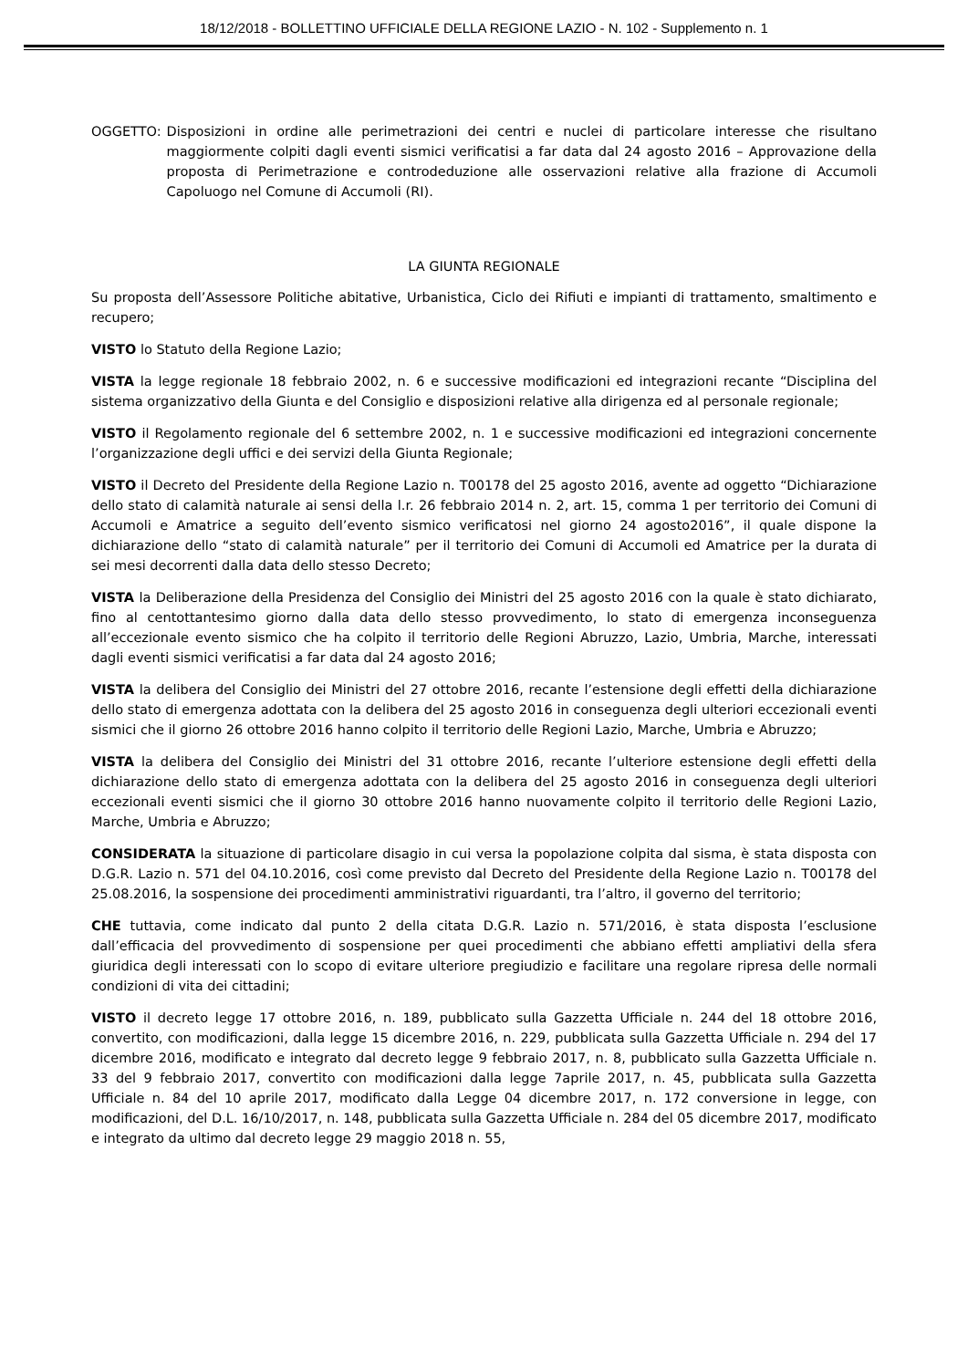18/12/2018 - BOLLETTINO UFFICIALE DELLA REGIONE LAZIO - N. 102 - Supplemento n. 1
OGGETTO: Disposizioni in ordine alle perimetrazioni dei centri e nuclei di particolare interesse che risultano maggiormente colpiti dagli eventi sismici verificatisi a far data dal 24 agosto 2016 – Approvazione della proposta di Perimetrazione e controdeduzione alle osservazioni relative alla frazione di Accumoli Capoluogo nel Comune di Accumoli (RI).
LA GIUNTA REGIONALE
Su proposta dell’Assessore Politiche abitative, Urbanistica, Ciclo dei Rifiuti e impianti di trattamento, smaltimento e recupero;
VISTO lo Statuto della Regione Lazio;
VISTA la legge regionale 18 febbraio 2002, n. 6 e successive modificazioni ed integrazioni recante “Disciplina del sistema organizzativo della Giunta e del Consiglio e disposizioni relative alla dirigenza ed al personale regionale;
VISTO il Regolamento regionale del 6 settembre 2002, n. 1 e successive modificazioni ed integrazioni concernente l’organizzazione degli uffici e dei servizi della Giunta Regionale;
VISTO il Decreto del Presidente della Regione Lazio n. T00178 del 25 agosto 2016, avente ad oggetto “Dichiarazione dello stato di calamità naturale ai sensi della l.r. 26 febbraio 2014 n. 2, art. 15, comma 1 per territorio dei Comuni di Accumoli e Amatrice a seguito dell’evento sismico verificatosi nel giorno 24 agosto2016”, il quale dispone la dichiarazione dello “stato di calamità naturale” per il territorio dei Comuni di Accumoli ed Amatrice per la durata di sei mesi decorrenti dalla data dello stesso Decreto;
VISTA la Deliberazione della Presidenza del Consiglio dei Ministri del 25 agosto 2016 con la quale è stato dichiarato, fino al centottantesimo giorno dalla data dello stesso provvedimento, lo stato di emergenza inconseguenza all’eccezionale evento sismico che ha colpito il territorio delle Regioni Abruzzo, Lazio, Umbria, Marche, interessati dagli eventi sismici verificatisi a far data dal 24 agosto 2016;
VISTA la delibera del Consiglio dei Ministri del 27 ottobre 2016, recante l’estensione degli effetti della dichiarazione dello stato di emergenza adottata con la delibera del 25 agosto 2016 in conseguenza degli ulteriori eccezionali eventi sismici che il giorno 26 ottobre 2016 hanno colpito il territorio delle Regioni Lazio, Marche, Umbria e Abruzzo;
VISTA la delibera del Consiglio dei Ministri del 31 ottobre 2016, recante l’ulteriore estensione degli effetti della dichiarazione dello stato di emergenza adottata con la delibera del 25 agosto 2016 in conseguenza degli ulteriori eccezionali eventi sismici che il giorno 30 ottobre 2016 hanno nuovamente colpito il territorio delle Regioni Lazio, Marche, Umbria e Abruzzo;
CONSIDERATA la situazione di particolare disagio in cui versa la popolazione colpita dal sisma, è stata disposta con D.G.R. Lazio n. 571 del 04.10.2016, così come previsto dal Decreto del Presidente della Regione Lazio n. T00178 del 25.08.2016, la sospensione dei procedimenti amministrativi riguardanti, tra l’altro, il governo del territorio;
CHE tuttavia, come indicato dal punto 2 della citata D.G.R. Lazio n. 571/2016, è stata disposta l’esclusione dall’efficacia del provvedimento di sospensione per quei procedimenti che abbiano effetti ampliativi della sfera giuridica degli interessati con lo scopo di evitare ulteriore pregiudizio e facilitare una regolare ripresa delle normali condizioni di vita dei cittadini;
VISTO il decreto legge 17 ottobre 2016, n. 189, pubblicato sulla Gazzetta Ufficiale n. 244 del 18 ottobre 2016, convertito, con modificazioni, dalla legge 15 dicembre 2016, n. 229, pubblicata sulla Gazzetta Ufficiale n. 294 del 17 dicembre 2016, modificato e integrato dal decreto legge 9 febbraio 2017, n. 8, pubblicato sulla Gazzetta Ufficiale n. 33 del 9 febbraio 2017, convertito con modificazioni dalla legge 7aprile 2017, n. 45, pubblicata sulla Gazzetta Ufficiale n. 84 del 10 aprile 2017, modificato dalla Legge 04 dicembre 2017, n. 172 conversione in legge, con modificazioni, del D.L. 16/10/2017, n. 148, pubblicata sulla Gazzetta Ufficiale n. 284 del 05 dicembre 2017, modificato e integrato da ultimo dal decreto legge 29 maggio 2018 n. 55,